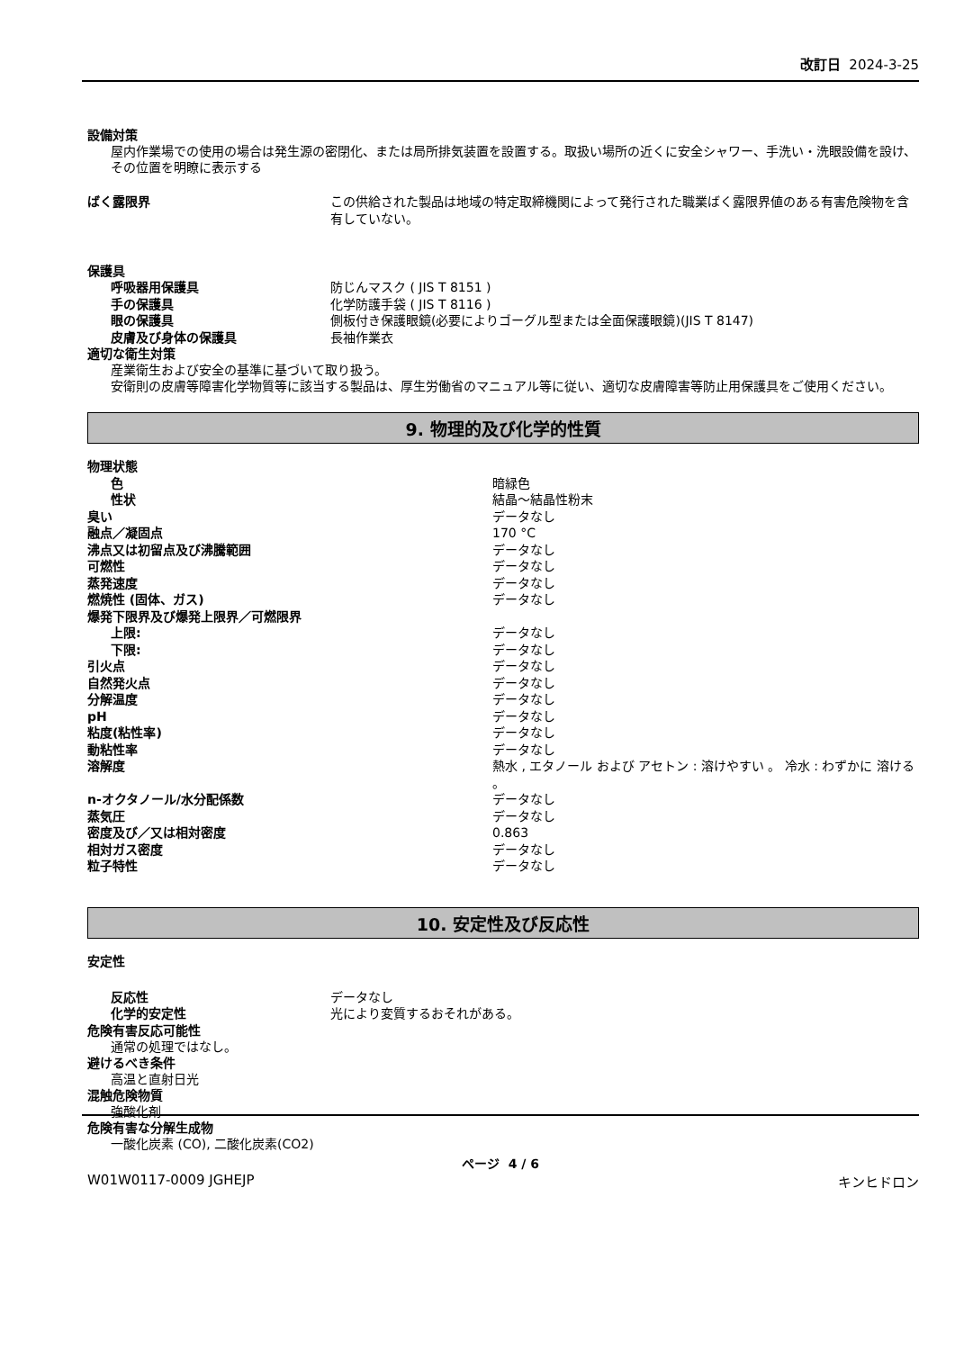改訂日 2024-3-25
設備対策
屋内作業場での使用の場合は発生源の密閉化、または局所排気装置を設置する。取扱い場所の近くに安全シャワー、手洗い・洗眼設備を設け、その位置を明瞭に表示する
| ばく露限界 | この供給された製品は地域の特定取締機関によって発行された職業ばく露限界値のある有害危険物を含有していない。 |
保護具
| 呼吸器用保護具 | 防じんマスク ( JIS T 8151 ) |
| 手の保護具 | 化学防護手袋 ( JIS T 8116 ) |
| 眼の保護具 | 側板付き保護眼鏡(必要によりゴーグル型または全面保護眼鏡)(JIS T 8147) |
| 皮膚及び身体の保護具 | 長袖作業衣 |
適切な衛生対策
産業衛生および安全の基準に基づいて取り扱う。
安衛則の皮膚等障害化学物質等に該当する製品は、厚生労働省のマニュアル等に従い、適切な皮膚障害等防止用保護具をご使用ください。
9. 物理的及び化学的性質
| 物理状態 | |
| 色 | 暗緑色 |
| 性状 | 結晶～結晶性粉末 |
| 臭い | データなし |
| 融点／凝固点 | 170 °C |
| 沸点又は初留点及び沸騰範囲 | データなし |
| 可燃性 | データなし |
| 蒸発速度 | データなし |
| 燃焼性 (固体、ガス) | データなし |
| 爆発下限界及び爆発上限界／可燃限界 | |
| 上限: | データなし |
| 下限: | データなし |
| 引火点 | データなし |
| 自然発火点 | データなし |
| 分解温度 | データなし |
| pH | データなし |
| 粘度(粘性率) | データなし |
| 動粘性率 | データなし |
| 溶解度 | 熱水 , エタノール および アセトン : 溶けやすい 。 冷水 : わずかに 溶ける 。 |
| n-オクタノール/水分配係数 | データなし |
| 蒸気圧 | データなし |
| 密度及び／又は相対密度 | 0.863 |
| 相対ガス密度 | データなし |
| 粒子特性 | データなし |
10. 安定性及び反応性
安定性
| 反応性 | データなし |
| 化学的安定性 | 光により変質するおそれがある。 |
危険有害反応可能性
通常の処理ではなし。
避けるべき条件
高温と直射日光
混触危険物質
強酸化剤
危険有害な分解生成物
一酸化炭素 (CO), 二酸化炭素(CO2)
ページ 4 / 6
W01W0117-0009 JGHEJP キンヒドロン